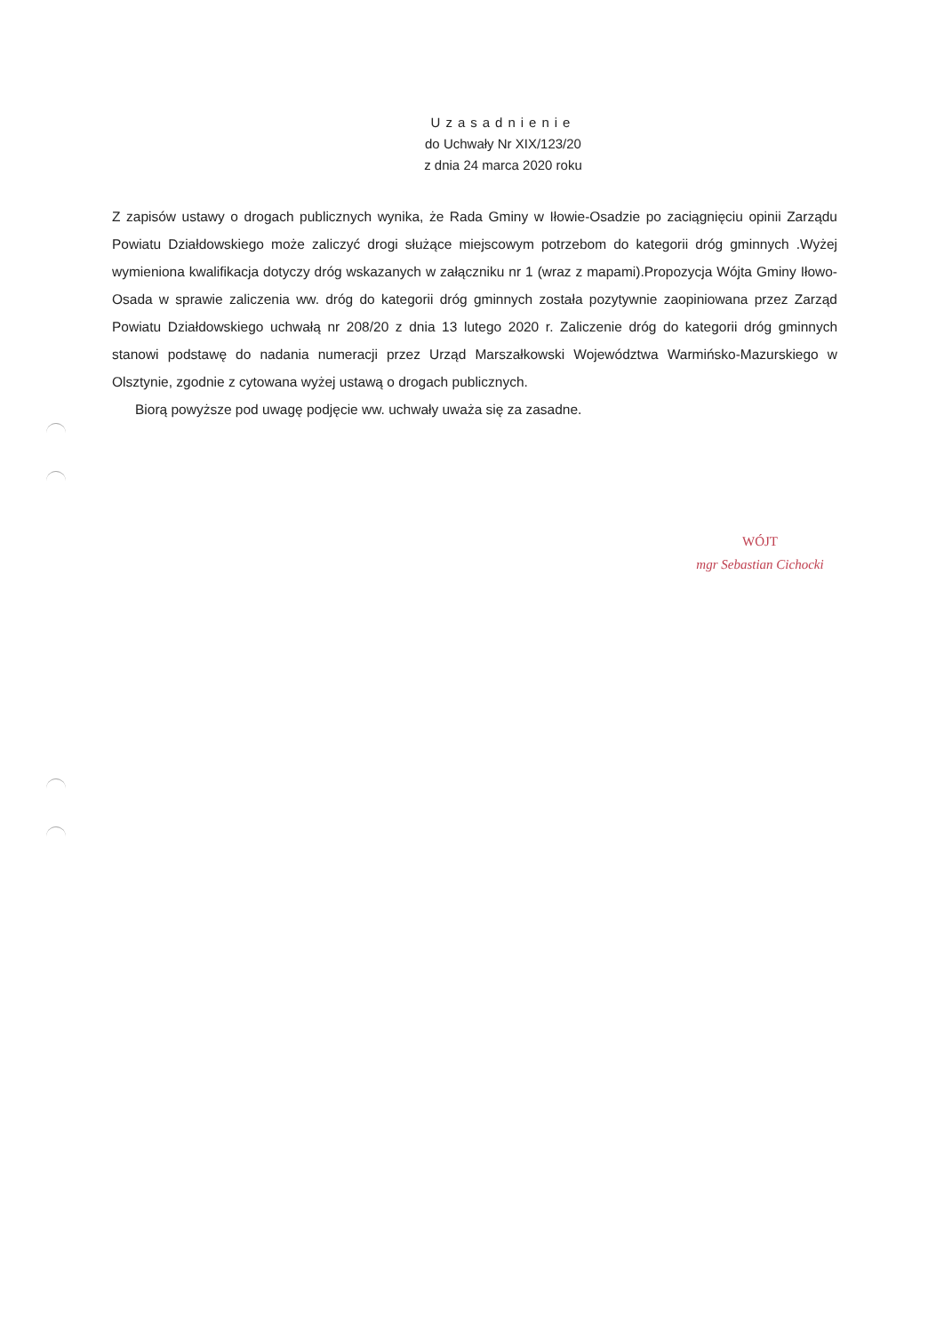Uzasadnienie
do Uchwały Nr XIX/123/20
z dnia 24 marca 2020 roku
Z zapisów ustawy o drogach publicznych wynika, że Rada Gminy w Iłowie-Osadzie po zaciągnięciu opinii Zarządu Powiatu Działdowskiego może zaliczyć drogi służące miejscowym potrzebom do kategorii dróg gminnych .Wyżej wymieniona kwalifikacja dotyczy dróg wskazanych w załączniku nr 1 (wraz z mapami).Propozycja Wójta Gminy Iłowo-Osada w sprawie zaliczenia ww. dróg do kategorii dróg gminnych została pozytywnie zaopiniowana przez Zarząd Powiatu Działdowskiego uchwałą nr 208/20 z dnia 13 lutego 2020 r. Zaliczenie dróg do kategorii dróg gminnych stanowi podstawę do nadania numeracji przez Urząd Marszałkowski Województwa Warmińsko-Mazurskiego w Olsztynie, zgodnie z cytowana wyżej ustawą o drogach publicznych.
Biorą powyższe pod uwagę podjęcie ww. uchwały uważa się za zasadne.
WÓJT
mgr Sebastian Cichocki